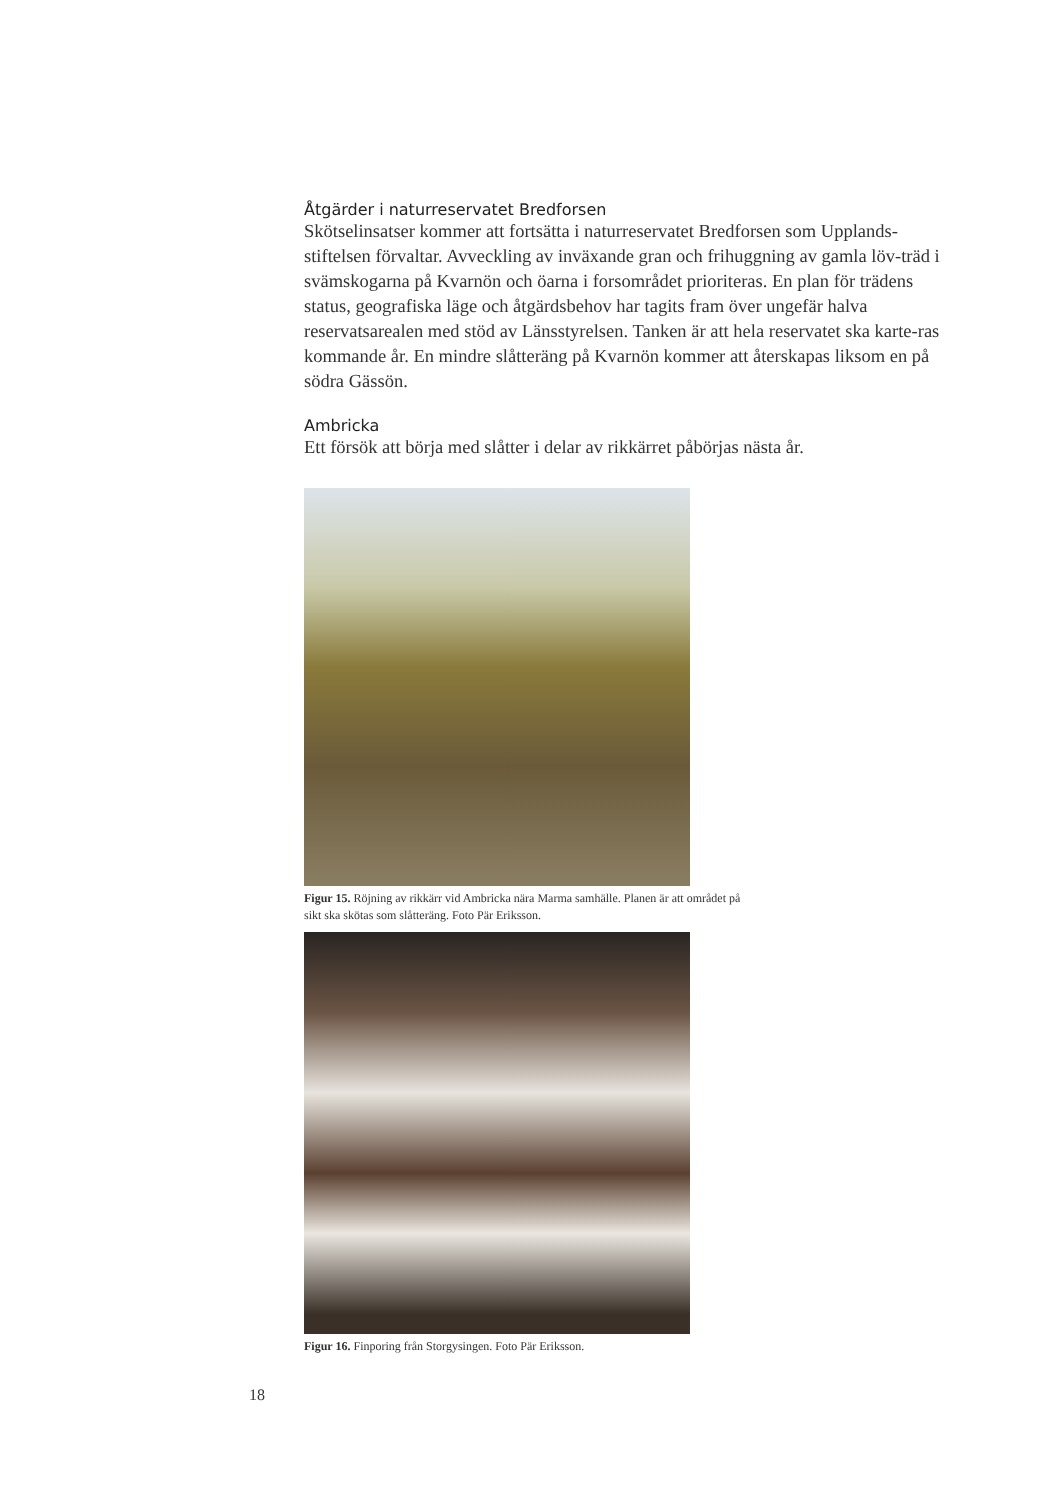Åtgärder i naturreservatet Bredforsen
Skötselinsatser kommer att fortsätta i naturreservatet Bredforsen som Upplands-stiftelsen förvaltar. Avveckling av inväxande gran och frihuggning av gamla löv-träd i svämskogarna på Kvarnön och öarna i forsområdet prioriteras. En plan för trädens status, geografiska läge och åtgärdsbehov har tagits fram över ungefär halva reservatsarealen med stöd av Länsstyrelsen. Tanken är att hela reservatet ska karte-ras kommande år. En mindre slåtteräng på Kvarnön kommer att återskapas liksom en på södra Gässön.
Ambricka
Ett försök att börja med slåtter i delar av rikkärret påbörjas nästa år.
Figur 15. Röjning av rikkärr vid Ambricka nära Marma samhälle. Planen är att området på sikt ska skötas som slåtteräng. Foto Pär Eriksson.
Figur 16. Finporing från Storgysingen. Foto Pär Eriksson.
18